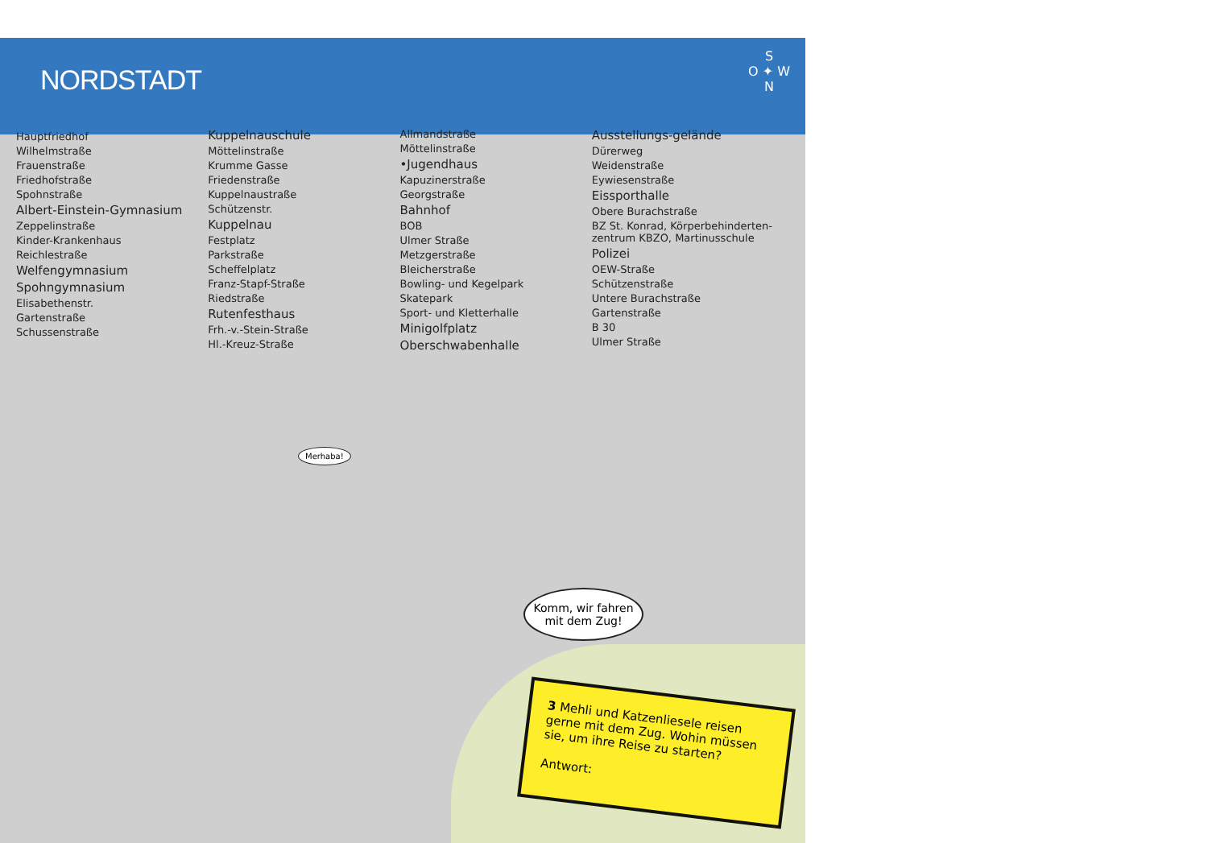NORDSTADT
S
O ✦ W
N
Hauptfriedhof
Wilhelmstraße
Frauenstraße
Friedhofstraße
Spohnstraße
Albert-Einstein-Gymnasium
Zeppelinstraße
Kinder-Krankenhaus
Reichlestraße
Welfengymnasium
Spohngymnasium
Elisabethenstr.
Gartenstraße
Schussenstraße
Kuppelnauschule
Möttelinstraße
Krumme Gasse
Friedenstraße
Kuppelnaustraße
Schützenstr.
Kuppelnau
Festplatz
Parkstraße
Scheffelplatz
Franz-Stapf-Straße
Riedstraße
Rutenfesthaus
Frh.-v.-Stein-Straße
Hl.-Kreuz-Straße
Allmandstraße
Möttelinstraße
•Jugendhaus
Kapuzinerstraße
Georgstraße
Bahnhof
BOB
Ulmer Straße
Metzgerstraße
Bleicherstraße
Bowling- und Kegelpark
Skatepark
Sport- und Kletterhalle
Minigolfplatz
Oberschwabenhalle
Ausstellungs-gelände
Dürerweg
Weidenstraße
Eywiesenstraße
Eissporthalle
Obere Burachstraße
BZ St. Konrad, Körperbehinderten-zentrum KBZO, Martinusschule
Polizei
OEW-Straße
Schützenstraße
Untere Burachstraße
Gartenstraße
B 30
Ulmer Straße
Merhaba!
Komm, wir fahren mit dem Zug!
3 Mehli und Katzenliesele reisen gerne mit dem Zug. Wohin müssen sie, um ihre Reise zu starten?
Antwort: